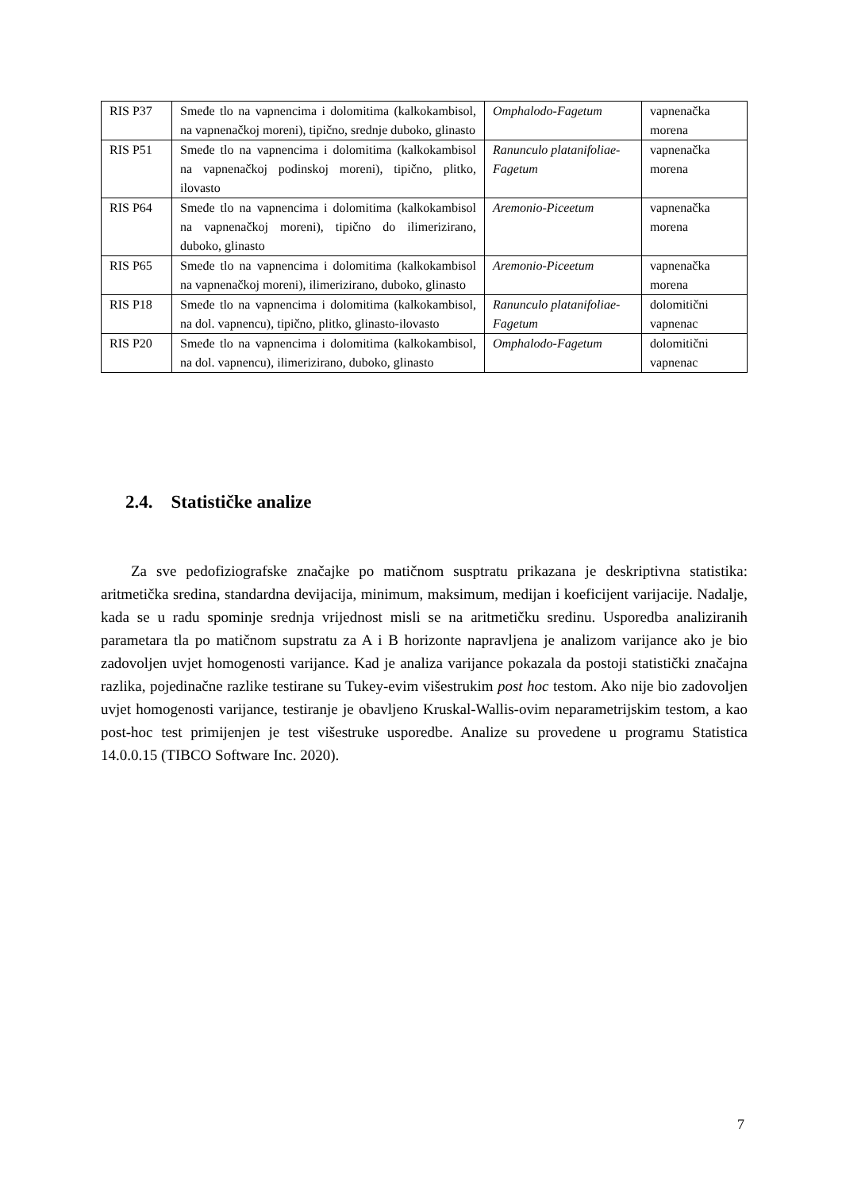| RIS P37 | Smeđe tlo na vapnencima i dolomitima (kalkokambisol, na vapnenačkoj moreni), tipično, srednje duboko, glinasto | Omphalodo-Fagetum | vapnenačka morena |
| RIS P51 | Smeđe tlo na vapnencima i dolomitima (kalkokambisol na vapnenačkoj podinskoj moreni), tipično, plitko, ilovasto | Ranunculo platanifoliae-Fagetum | vapnenačka morena |
| RIS P64 | Smeđe tlo na vapnencima i dolomitima (kalkokambisol na vapnenačkoj moreni), tipično do ilimerizirano, duboko, glinasto | Aremonio-Piceetum | vapnenačka morena |
| RIS P65 | Smeđe tlo na vapnencima i dolomitima (kalkokambisol na vapnenačkoj moreni), ilimerizirano, duboko, glinasto | Aremonio-Piceetum | vapnenačka morena |
| RIS P18 | Smeđe tlo na vapnencima i dolomitima (kalkokambisol, na dol. vapnencu), tipično, plitko, glinasto-ilovasto | Ranunculo platanifoliae-Fagetum | dolomitični vapnenac |
| RIS P20 | Smeđe tlo na vapnencima i dolomitima (kalkokambisol, na dol. vapnencu), ilimerizirano, duboko, glinasto | Omphalodo-Fagetum | dolomitični vapnenac |
2.4. Statističke analize
Za sve pedofiziografske značajke po matičnom susptratu prikazana je deskriptivna statistika: aritmetička sredina, standardna devijacija, minimum, maksimum, medijan i koeficijent varijacije. Nadalje, kada se u radu spominje srednja vrijednost misli se na aritmetičku sredinu. Usporedba analiziranih parametara tla po matičnom supstratu za A i B horizonte napravljena je analizom varijance ako je bio zadovoljen uvjet homogenosti varijance. Kad je analiza varijance pokazala da postoji statistički značajna razlika, pojedinačne razlike testirane su Tukey-evim višestrukim post hoc testom. Ako nije bio zadovoljen uvjet homogenosti varijance, testiranje je obavljeno Kruskal-Wallis-ovim neparametrijskim testom, a kao post-hoc test primijenjen je test višestruke usporedbe. Analize su provedene u programu Statistica 14.0.0.15 (TIBCO Software Inc. 2020).
7